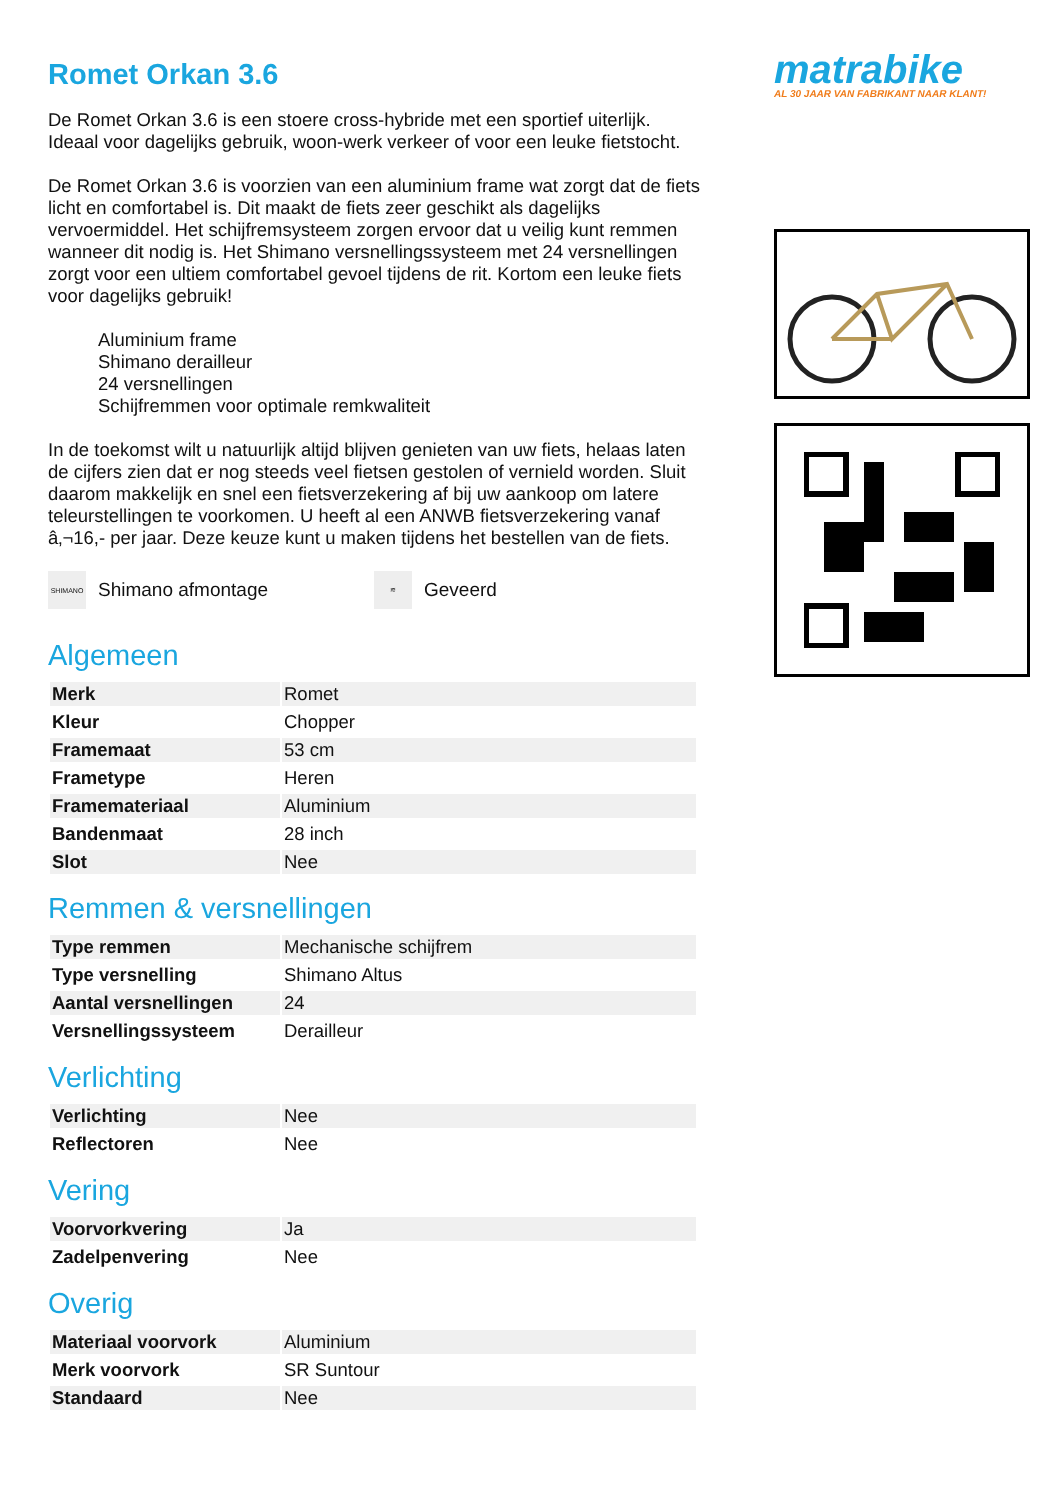Romet Orkan 3.6
De Romet Orkan 3.6 is een stoere cross-hybride met een sportief uiterlijk. Ideaal voor dagelijks gebruik, woon-werk verkeer of voor een leuke fietstocht.
De Romet Orkan 3.6 is voorzien van een aluminium frame wat zorgt dat de fiets licht en comfortabel is. Dit maakt de fiets zeer geschikt als dagelijks vervoermiddel. Het schijfremsysteem zorgen ervoor dat u veilig kunt remmen wanneer dit nodig is. Het Shimano versnellingssysteem met 24 versnellingen zorgt voor een ultiem comfortabel gevoel tijdens de rit. Kortom een leuke fiets voor dagelijks gebruik!
Aluminium frame
Shimano derailleur
24 versnellingen
Schijfremmen voor optimale remkwaliteit
In de toekomst wilt u natuurlijk altijd blijven genieten van uw fiets, helaas laten de cijfers zien dat er nog steeds veel fietsen gestolen of vernield worden. Sluit daarom makkelijk en snel een fietsverzekering af bij uw aankoop om latere teleurstellingen te voorkomen. U heeft al een ANWB fietsverzekering vanaf â‚¬16,- per jaar. Deze keuze kunt u maken tijdens het bestellen van de fiets.
SHIMANO Shimano afmontage
≋ Geveerd
Algemeen
| Merk | Romet |
| Kleur | Chopper |
| Framemaat | 53 cm |
| Frametype | Heren |
| Framemateriaal | Aluminium |
| Bandenmaat | 28 inch |
| Slot | Nee |
Remmen & versnellingen
| Type remmen | Mechanische schijfrem |
| Type versnelling | Shimano Altus |
| Aantal versnellingen | 24 |
| Versnellingssysteem | Derailleur |
Verlichting
| Verlichting | Nee |
| Reflectoren | Nee |
Vering
| Voorvorkvering | Ja |
| Zadelpenvering | Nee |
Overig
| Materiaal voorvork | Aluminium |
| Merk voorvork | SR Suntour |
| Standaard | Nee |
matrabike
AL 30 JAAR VAN FABRIKANT NAAR KLANT!